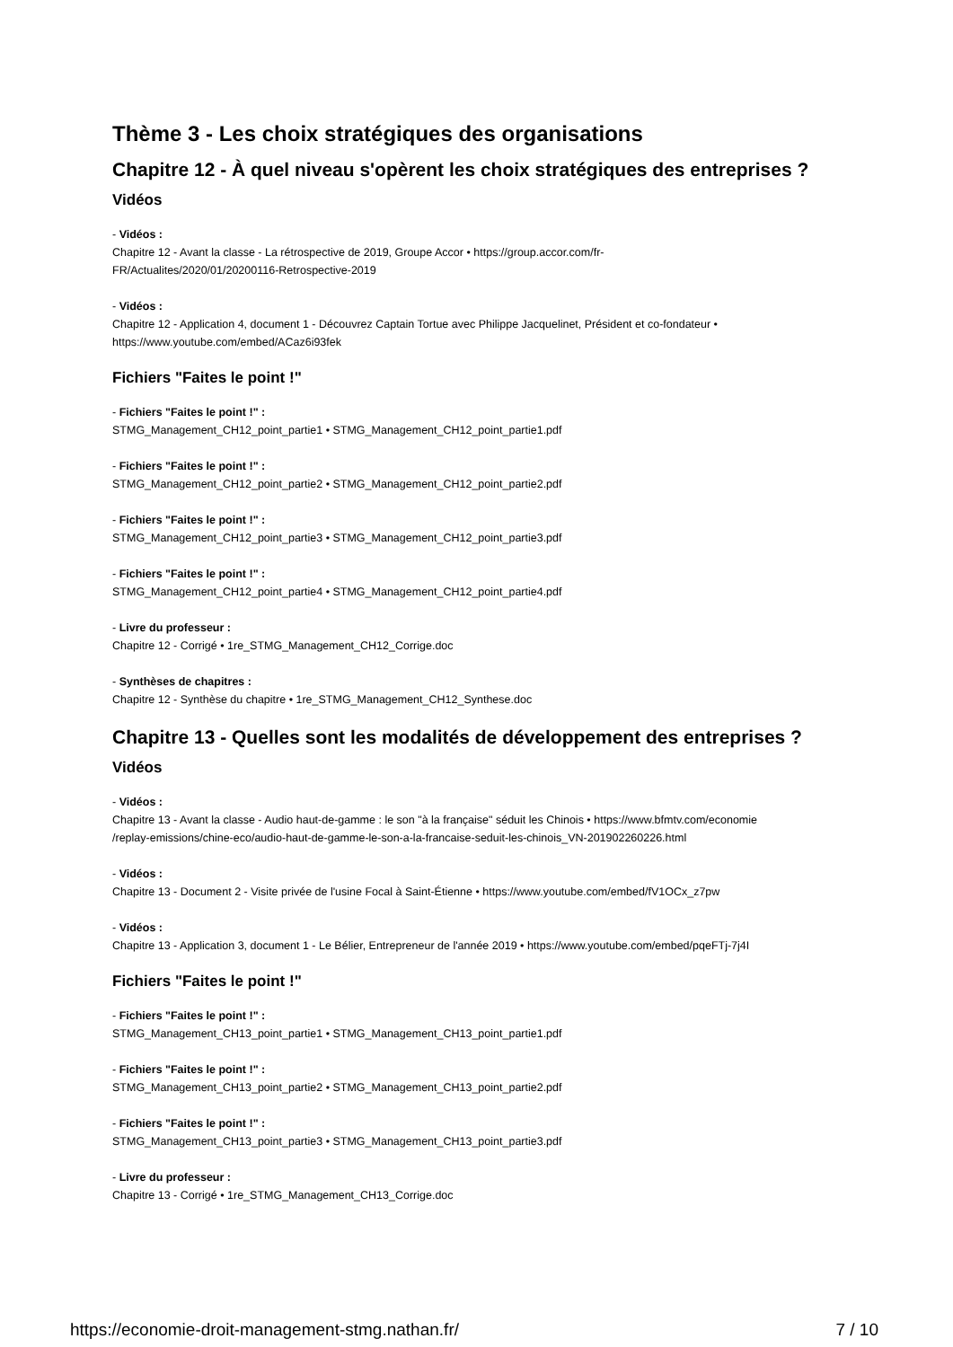Thème 3 - Les choix stratégiques des organisations
Chapitre 12 - À quel niveau s'opèrent les choix stratégiques des entreprises ?
Vidéos
- Vidéos :
Chapitre 12 - Avant la classe - La rétrospective de 2019, Groupe Accor • https://group.accor.com/fr-
FR/Actualites/2020/01/20200116-Retrospective-2019
- Vidéos :
Chapitre 12 - Application 4, document 1 - Découvrez Captain Tortue avec Philippe Jacquelinet, Président et co-fondateur •
https://www.youtube.com/embed/ACaz6i93fek
Fichiers "Faites le point !"
- Fichiers "Faites le point !" :
STMG_Management_CH12_point_partie1 • STMG_Management_CH12_point_partie1.pdf
- Fichiers "Faites le point !" :
STMG_Management_CH12_point_partie2 • STMG_Management_CH12_point_partie2.pdf
- Fichiers "Faites le point !" :
STMG_Management_CH12_point_partie3 • STMG_Management_CH12_point_partie3.pdf
- Fichiers "Faites le point !" :
STMG_Management_CH12_point_partie4 • STMG_Management_CH12_point_partie4.pdf
- Livre du professeur :
Chapitre 12 - Corrigé • 1re_STMG_Management_CH12_Corrige.doc
- Synthèses de chapitres :
Chapitre 12 - Synthèse du chapitre • 1re_STMG_Management_CH12_Synthese.doc
Chapitre 13 - Quelles sont les modalités de développement des entreprises ?
Vidéos
- Vidéos :
Chapitre 13 - Avant la classe - Audio haut-de-gamme : le son "à la française" séduit les Chinois • https://www.bfmtv.com/economie
/replay-emissions/chine-eco/audio-haut-de-gamme-le-son-a-la-francaise-seduit-les-chinois_VN-201902260226.html
- Vidéos :
Chapitre 13 - Document 2 - Visite privée de l'usine Focal à Saint-Étienne • https://www.youtube.com/embed/fV1OCx_z7pw
- Vidéos :
Chapitre 13 - Application 3, document 1 - Le Bélier, Entrepreneur de l'année 2019 • https://www.youtube.com/embed/pqeFTj-7j4I
Fichiers "Faites le point !"
- Fichiers "Faites le point !" :
STMG_Management_CH13_point_partie1 • STMG_Management_CH13_point_partie1.pdf
- Fichiers "Faites le point !" :
STMG_Management_CH13_point_partie2 • STMG_Management_CH13_point_partie2.pdf
- Fichiers "Faites le point !" :
STMG_Management_CH13_point_partie3 • STMG_Management_CH13_point_partie3.pdf
- Livre du professeur :
Chapitre 13 - Corrigé • 1re_STMG_Management_CH13_Corrige.doc
https://economie-droit-management-stmg.nathan.fr/ 7 / 10